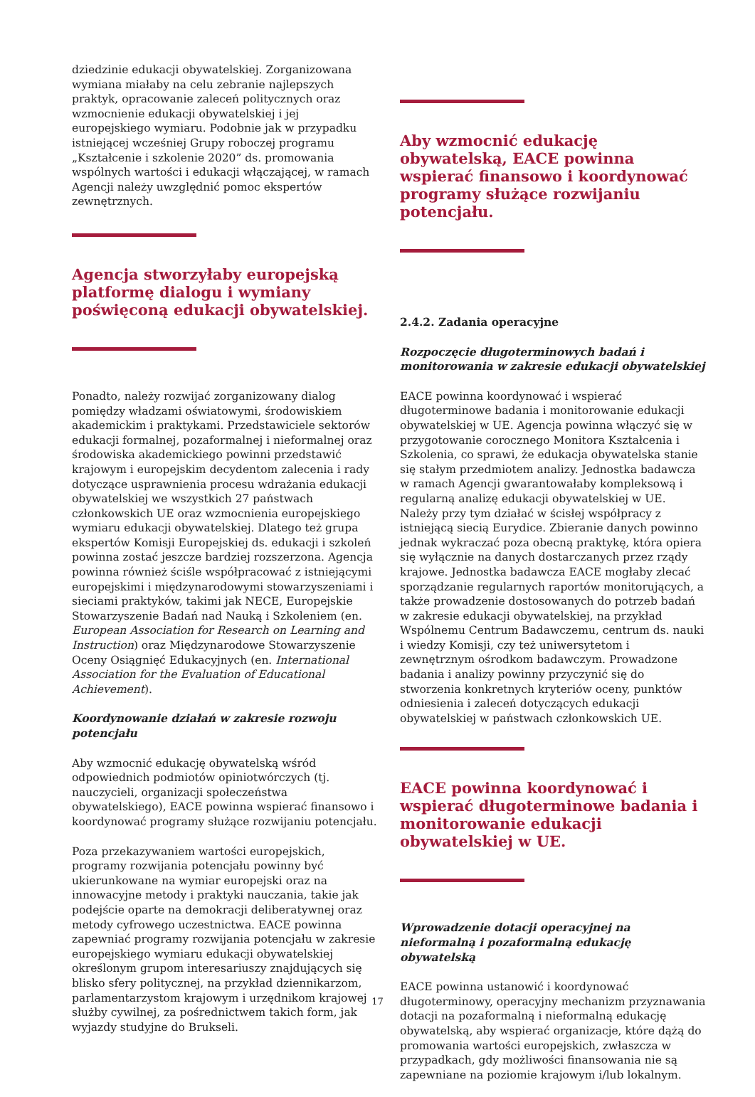dziedzinie edukacji obywatelskiej. Zorganizowana wymiana miałaby na celu zebranie najlepszych praktyk, opracowanie zaleceń politycznych oraz wzmocnienie edukacji obywatelskiej i jej europejskiego wymiaru. Podobnie jak w przypadku istniejącej wcześniej Grupy roboczej programu „Kształcenie i szkolenie 2020” ds. promowania wspólnych wartości i edukacji włączającej, w ramach Agencji należy uwzględnić pomoc ekspertów zewnętrznych.
Agencja stworzyłaby europejską platformę dialogu i wymiany poświęconą edukacji obywatelskiej.
Ponadto, należy rozwijać zorganizowany dialog pomiędzy władzami oświatowymi, środowiskiem akademickim i praktykami. Przedstawiciele sektorów edukacji formalnej, pozaformalnej i nieformalnej oraz środowiska akademickiego powinni przedstawić krajowym i europejskim decydentom zalecenia i rady dotyczące usprawnienia procesu wdrażania edukacji obywatelskiej we wszystkich 27 państwach członkowskich UE oraz wzmocnienia europejskiego wymiaru edukacji obywatelskiej. Dlatego też grupa ekspertów Komisji Europejskiej ds. edukacji i szkoleń powinna zostać jeszcze bardziej rozszerzona. Agencja powinna również ściśle współpracować z istniejącymi europejskimi i międzynarodowymi stowarzyszeniami i sieciami praktyków, takimi jak NECE, Europejskie Stowarzyszenie Badań nad Nauką i Szkoleniem (en. European Association for Research on Learning and Instruction) oraz Międzynarodowe Stowarzyszenie Oceny Osiągnięć Edukacyjnych (en. International Association for the Evaluation of Educational Achievement).
Koordynowanie działań w zakresie rozwoju potencjału
Aby wzmocnić edukację obywatelską wśród odpowiednich podmiotów opiniotwórczych (tj. nauczycieli, organizacji społeczeństwa obywatelskiego), EACE powinna wspierać finansowo i koordynować programy służące rozwijaniu potencjału.
Poza przekazywaniem wartości europejskich, programy rozwijania potencjału powinny być ukierunkowane na wymiar europejski oraz na innowacyjne metody i praktyki nauczania, takie jak podejście oparte na demokracji deliberatywnej oraz metody cyfrowego uczestnictwa. EACE powinna zapewniać programy rozwijania potencjału w zakresie europejskiego wymiaru edukacji obywatelskiej określonym grupom interesariuszy znajdujących się blisko sfery politycznej, na przykład dziennikarzom, parlamentarzystom krajowym i urzędnikom krajowej służby cywilnej, za pośrednictwem takich form, jak wyjazdy studyjne do Brukseli.
Aby wzmocnić edukację obywatelską, EACE powinna wspierać finansowo i koordynować programy służące rozwijaniu potencjału.
2.4.2. Zadania operacyjne
Rozpoczęcie długoterminowych badań i monitorowania w zakresie edukacji obywatelskiej
EACE powinna koordynować i wspierać długoterminowe badania i monitorowanie edukacji obywatelskiej w UE. Agencja powinna włączyć się w przygotowanie corocznego Monitora Kształcenia i Szkolenia, co sprawi, że edukacja obywatelska stanie się stałym przedmiotem analizy. Jednostka badawcza w ramach Agencji gwarantowałaby kompleksową i regularną analizę edukacji obywatelskiej w UE. Należy przy tym działać w ścisłej współpracy z istniejącą siecią Eurydice. Zbieranie danych powinno jednak wykraczać poza obecną praktykę, która opiera się wyłącznie na danych dostarczanych przez rządy krajowe. Jednostka badawcza EACE mogłaby zlecać sporządzanie regularnych raportów monitorujących, a także prowadzenie dostosowanych do potrzeb badań w zakresie edukacji obywatelskiej, na przykład Wspólnemu Centrum Badawczemu, centrum ds. nauki i wiedzy Komisji, czy też uniwersytetom i zewnętrznym ośrodkom badawczym. Prowadzone badania i analizy powinny przyczynić się do stworzenia konkretnych kryteriów oceny, punktów odniesienia i zaleceń dotyczących edukacji obywatelskiej w państwach członkowskich UE.
EACE powinna koordynować i wspierać długoterminowe badania i monitorowanie edukacji obywatelskiej w UE.
Wprowadzenie dotacji operacyjnej na nieformalną i pozaformalną edukację obywatelską
EACE powinna ustanowić i koordynować długoterminowy, operacyjny mechanizm przyznawania dotacji na pozaformalną i nieformalną edukację obywatelską, aby wspierać organizacje, które dążą do promowania wartości europejskich, zwłaszcza w przypadkach, gdy możliwości finansowania nie są zapewniane na poziomie krajowym i/lub lokalnym.
17